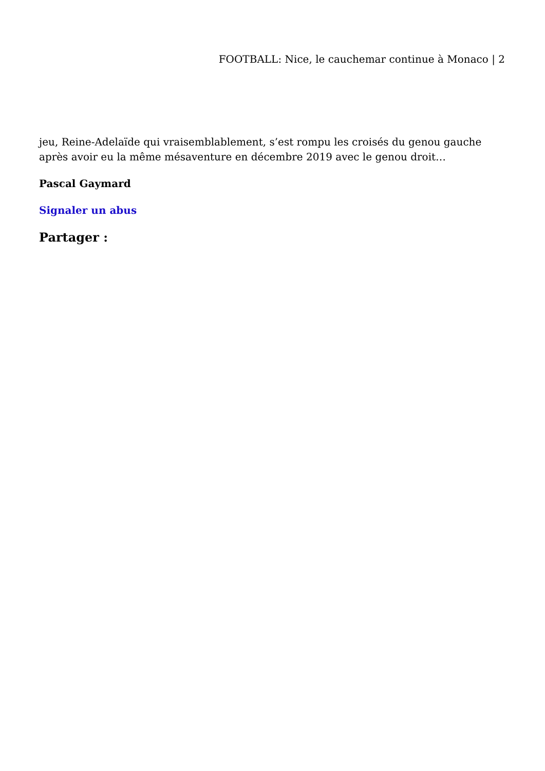FOOTBALL: Nice, le cauchemar continue à Monaco | 2
jeu, Reine-Adelaïde qui vraisemblablement, s’est rompu les croisés du genou gauche après avoir eu la même mésaventure en décembre 2019 avec le genou droit…
Pascal Gaymard
Signaler un abus
Partager :